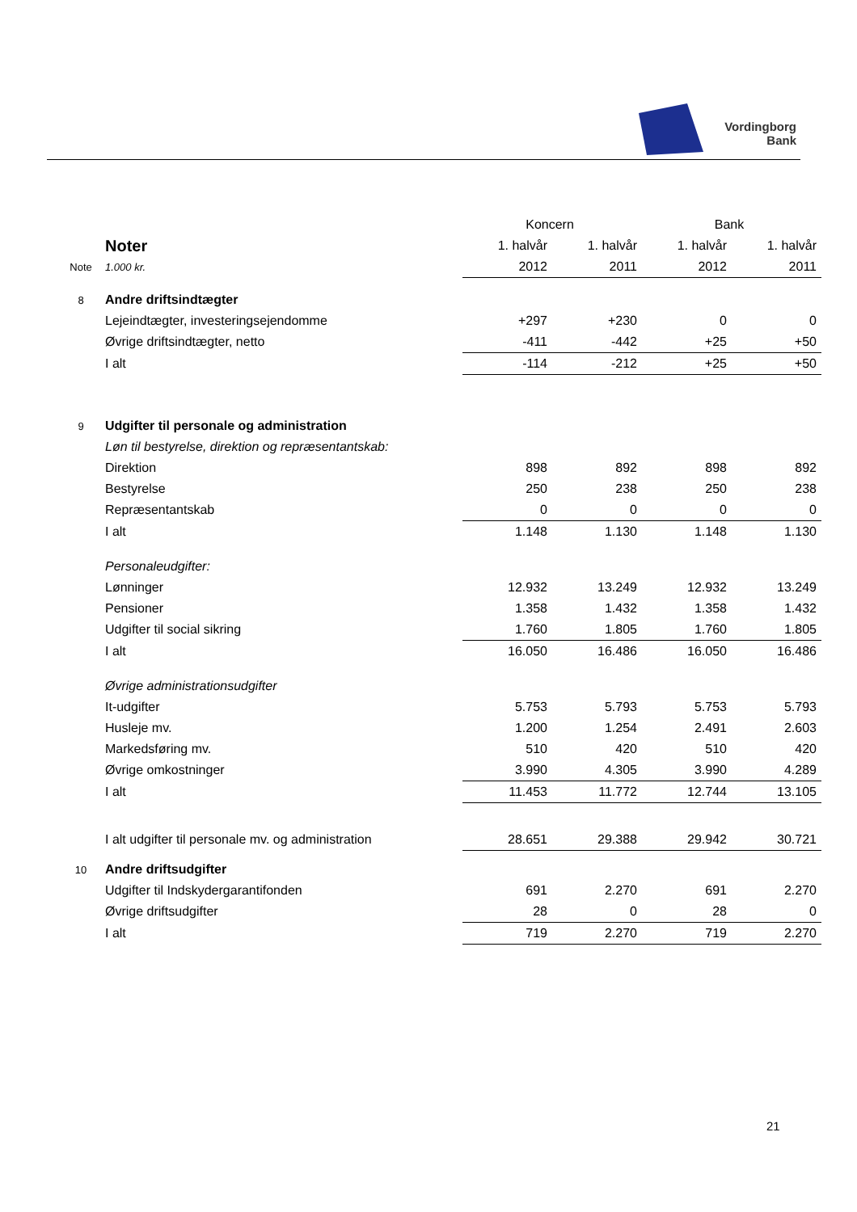Vordingborg
Bank
| | | Koncern | | Bank | |
| | Noter | 1. halvår | 1. halvår | 1. halvår | 1. halvår |
| Note | 1.000 kr. | 2012 | 2011 | 2012 | 2011 |
| 8 | Andre driftsindtægter | | | | |
| | Lejeindtægter, investeringsejendomme | +297 | +230 | 0 | 0 |
| | Øvrige driftsindtægter, netto | -411 | -442 | +25 | +50 |
| | I alt | -114 | -212 | +25 | +50 |
| 9 | Udgifter til personale og administration | | | | |
| | Løn til bestyrelse, direktion og repræsentantskab: | | | | |
| | Direktion | 898 | 892 | 898 | 892 |
| | Bestyrelse | 250 | 238 | 250 | 238 |
| | Repræsentantskab | 0 | 0 | 0 | 0 |
| | I alt | 1.148 | 1.130 | 1.148 | 1.130 |
| | Personaleudgifter: | | | | |
| | Lønninger | 12.932 | 13.249 | 12.932 | 13.249 |
| | Pensioner | 1.358 | 1.432 | 1.358 | 1.432 |
| | Udgifter til social sikring | 1.760 | 1.805 | 1.760 | 1.805 |
| | I alt | 16.050 | 16.486 | 16.050 | 16.486 |
| | Øvrige administrationsudgifter | | | | |
| | It-udgifter | 5.753 | 5.793 | 5.753 | 5.793 |
| | Husleje mv. | 1.200 | 1.254 | 2.491 | 2.603 |
| | Markedsføring mv. | 510 | 420 | 510 | 420 |
| | Øvrige omkostninger | 3.990 | 4.305 | 3.990 | 4.289 |
| | I alt | 11.453 | 11.772 | 12.744 | 13.105 |
| | I alt udgifter til personale mv. og administration | 28.651 | 29.388 | 29.942 | 30.721 |
| 10 | Andre driftsudgifter | | | | |
| | Udgifter til Indskydergarantifonden | 691 | 2.270 | 691 | 2.270 |
| | Øvrige driftsudgifter | 28 | 0 | 28 | 0 |
| | I alt | 719 | 2.270 | 719 | 2.270 |
21